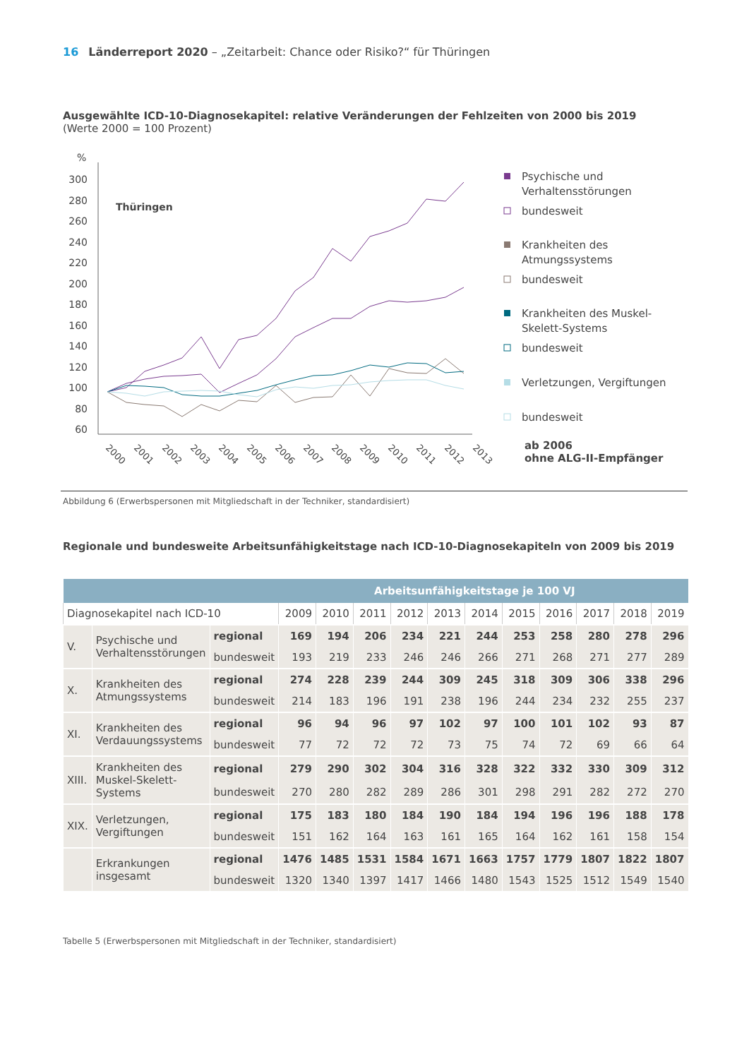16 Länderreport 2020 – „Zeitarbeit: Chance oder Risiko?“ für Thüringen
Ausgewählte ICD-10-Diagnosekapitel: relative Veränderungen der Fehlzeiten von 2000 bis 2019
(Werte 2000 = 100 Prozent)
%
300
280
260
240
220
200
180
160
140
120
100
80
60
Thüringen
2000
2001
2002
2003
2004
2005
2006
2007
2008
2009
2010
2011
2012
2013
Psychische und
Verhaltensstörungen
bundesweit
Krankheiten des
Atmungssystems
bundesweit
Krankheiten des Muskel-
Skelett-Systems
bundesweit
Verletzungen, Vergiftungen
bundesweit
ab 2006
ohne ALG-II-Empfänger
Abbildung 6 (Erwerbspersonen mit Mitgliedschaft in der Techniker, standardisiert)
Regionale und bundesweite Arbeitsunfähigkeitstage nach ICD-10-Diagnosekapiteln von 2009 bis 2019
| Arbeitsunfähigkeitstage je 100 VJ | | | | | | | | | | | | | |
| --- | --- | --- | --- | --- | --- | --- | --- | --- | --- | --- | --- | --- | --- |
| Diagnosekapitel nach ICD-10 | | | 2009 | 2010 | 2011 | 2012 | 2013 | 2014 | 2015 | 2016 | 2017 | 2018 | 2019 |
| V. | Psychische und Verhaltensstörungen | regional | 169 | 194 | 206 | 234 | 221 | 244 | 253 | 258 | 280 | 278 | 296 |
| | | bundesweit | 193 | 219 | 233 | 246 | 246 | 266 | 271 | 268 | 271 | 277 | 289 |
| X. | Krankheiten des Atmungssystems | regional | 274 | 228 | 239 | 244 | 309 | 245 | 318 | 309 | 306 | 338 | 296 |
| | | bundesweit | 214 | 183 | 196 | 191 | 238 | 196 | 244 | 234 | 232 | 255 | 237 |
| XI. | Krankheiten des Verdauungssystems | regional | 96 | 94 | 96 | 97 | 102 | 97 | 100 | 101 | 102 | 93 | 87 |
| | | bundesweit | 77 | 72 | 72 | 72 | 73 | 75 | 74 | 72 | 69 | 66 | 64 |
| XIII. | Krankheiten des Muskel-Skelett-Systems | regional | 279 | 290 | 302 | 304 | 316 | 328 | 322 | 332 | 330 | 309 | 312 |
| | | bundesweit | 270 | 280 | 282 | 289 | 286 | 301 | 298 | 291 | 282 | 272 | 270 |
| XIX. | Verletzungen, Vergiftungen | regional | 175 | 183 | 180 | 184 | 190 | 184 | 194 | 196 | 196 | 188 | 178 |
| | | bundesweit | 151 | 162 | 164 | 163 | 161 | 165 | 164 | 162 | 161 | 158 | 154 |
| | Erkrankungen insgesamt | regional | 1476 | 1485 | 1531 | 1584 | 1671 | 1663 | 1757 | 1779 | 1807 | 1822 | 1807 |
| | | bundesweit | 1320 | 1340 | 1397 | 1417 | 1466 | 1480 | 1543 | 1525 | 1512 | 1549 | 1540 |
Tabelle 5 (Erwerbspersonen mit Mitgliedschaft in der Techniker, standardisiert)